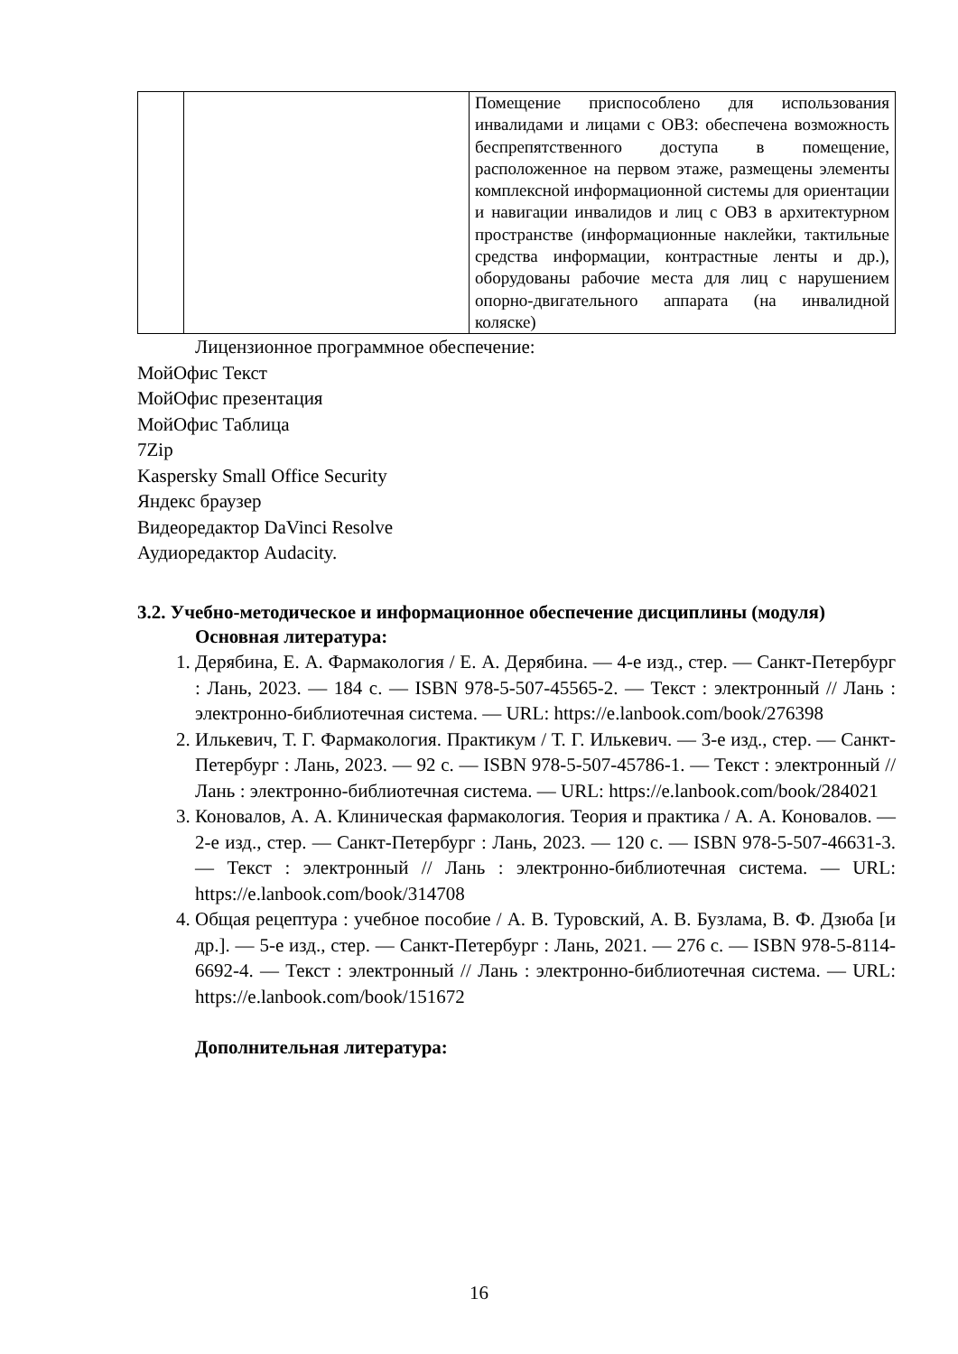| | | Помещение приспособлено для использования инвалидами и лицами с ОВЗ: обеспечена возможность беспрепятственного доступа в помещение, расположенное на первом этаже, размещены элементы комплексной информационной системы для ориентации и навигации инвалидов и лиц с ОВЗ в архитектурном пространстве (информационные наклейки, тактильные средства информации, контрастные ленты и др.), оборудованы рабочие места для лиц с нарушением опорно-двигательного аппарата (на инвалидной коляске) |
Лицензионное программное обеспечение:
МойОфис Текст
МойОфис презентация
МойОфис Таблица
7Zip
Kaspersky Small Office Security
Яндекс браузер
Видеоредактор DaVinci Resolve
Аудиоредактор Audacity.
3.2. Учебно-методическое и информационное обеспечение дисциплины (модуля)
Основная литература:
1. Дерябина, Е. А. Фармакология / Е. А. Дерябина. — 4-е изд., стер. — Санкт-Петербург : Лань, 2023. — 184 с. — ISBN 978-5-507-45565-2. — Текст : электронный // Лань : электронно-библиотечная система. — URL: https://e.lanbook.com/book/276398
2. Илькевич, Т. Г. Фармакология. Практикум / Т. Г. Илькевич. — 3-е изд., стер. — Санкт-Петербург : Лань, 2023. — 92 с. — ISBN 978-5-507-45786-1. — Текст : электронный // Лань : электронно-библиотечная система. — URL: https://e.lanbook.com/book/284021
3. Коновалов, А. А. Клиническая фармакология. Теория и практика / А. А. Коновалов. — 2-е изд., стер. — Санкт-Петербург : Лань, 2023. — 120 с. — ISBN 978-5-507-46631-3. — Текст : электронный // Лань : электронно-библиотечная система. — URL: https://e.lanbook.com/book/314708
4. Общая рецептура : учебное пособие / А. В. Туровский, А. В. Бузлама, В. Ф. Дзюба [и др.]. — 5-е изд., стер. — Санкт-Петербург : Лань, 2021. — 276 с. — ISBN 978-5-8114-6692-4. — Текст : электронный // Лань : электронно-библиотечная система. — URL: https://e.lanbook.com/book/151672
Дополнительная литература:
16